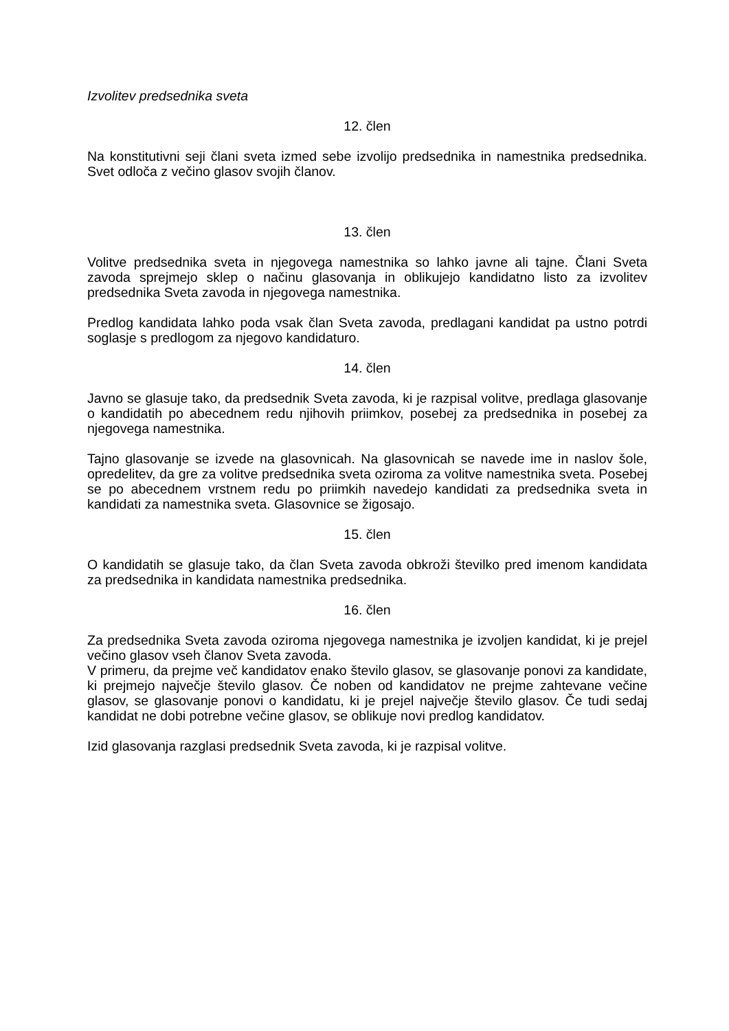Izvolitev predsednika sveta
12. člen
Na konstitutivni seji člani sveta izmed sebe izvolijo predsednika in namestnika predsednika. Svet odloča z večino glasov svojih članov.
13. člen
Volitve predsednika sveta in njegovega namestnika so lahko javne ali tajne. Člani Sveta zavoda sprejmejo sklep o načinu glasovanja in oblikujejo kandidatno listo za izvolitev predsednika Sveta zavoda in njegovega namestnika.
Predlog kandidata lahko poda vsak član Sveta zavoda, predlagani kandidat pa ustno potrdi soglasje s predlogom za njegovo kandidaturo.
14. člen
Javno se glasuje tako, da predsednik Sveta zavoda, ki je razpisal volitve, predlaga glasovanje o kandidatih po abecednem redu njihovih priimkov, posebej za predsednika in posebej za njegovega namestnika.
Tajno glasovanje se izvede na glasovnicah. Na glasovnicah se navede ime in naslov šole, opredelitev, da gre za volitve predsednika sveta oziroma za volitve namestnika sveta. Posebej se po abecednem vrstnem redu po priimkih navedejo kandidati za predsednika sveta in kandidati za namestnika sveta. Glasovnice se žigosajo.
15. člen
O kandidatih se glasuje tako, da član Sveta zavoda obkroži številko pred imenom kandidata za predsednika in kandidata namestnika predsednika.
16. člen
Za predsednika Sveta zavoda oziroma njegovega namestnika je izvoljen kandidat, ki je prejel večino glasov vseh članov Sveta zavoda.
V primeru, da prejme več kandidatov enako število glasov, se glasovanje ponovi za kandidate, ki prejmejo največje število glasov. Če noben od kandidatov ne prejme zahtevane večine glasov, se glasovanje ponovi o kandidatu, ki je prejel največje število glasov. Če tudi sedaj kandidat ne dobi potrebne večine glasov, se oblikuje novi predlog kandidatov.
Izid glasovanja razglasi predsednik Sveta zavoda, ki je razpisal volitve.